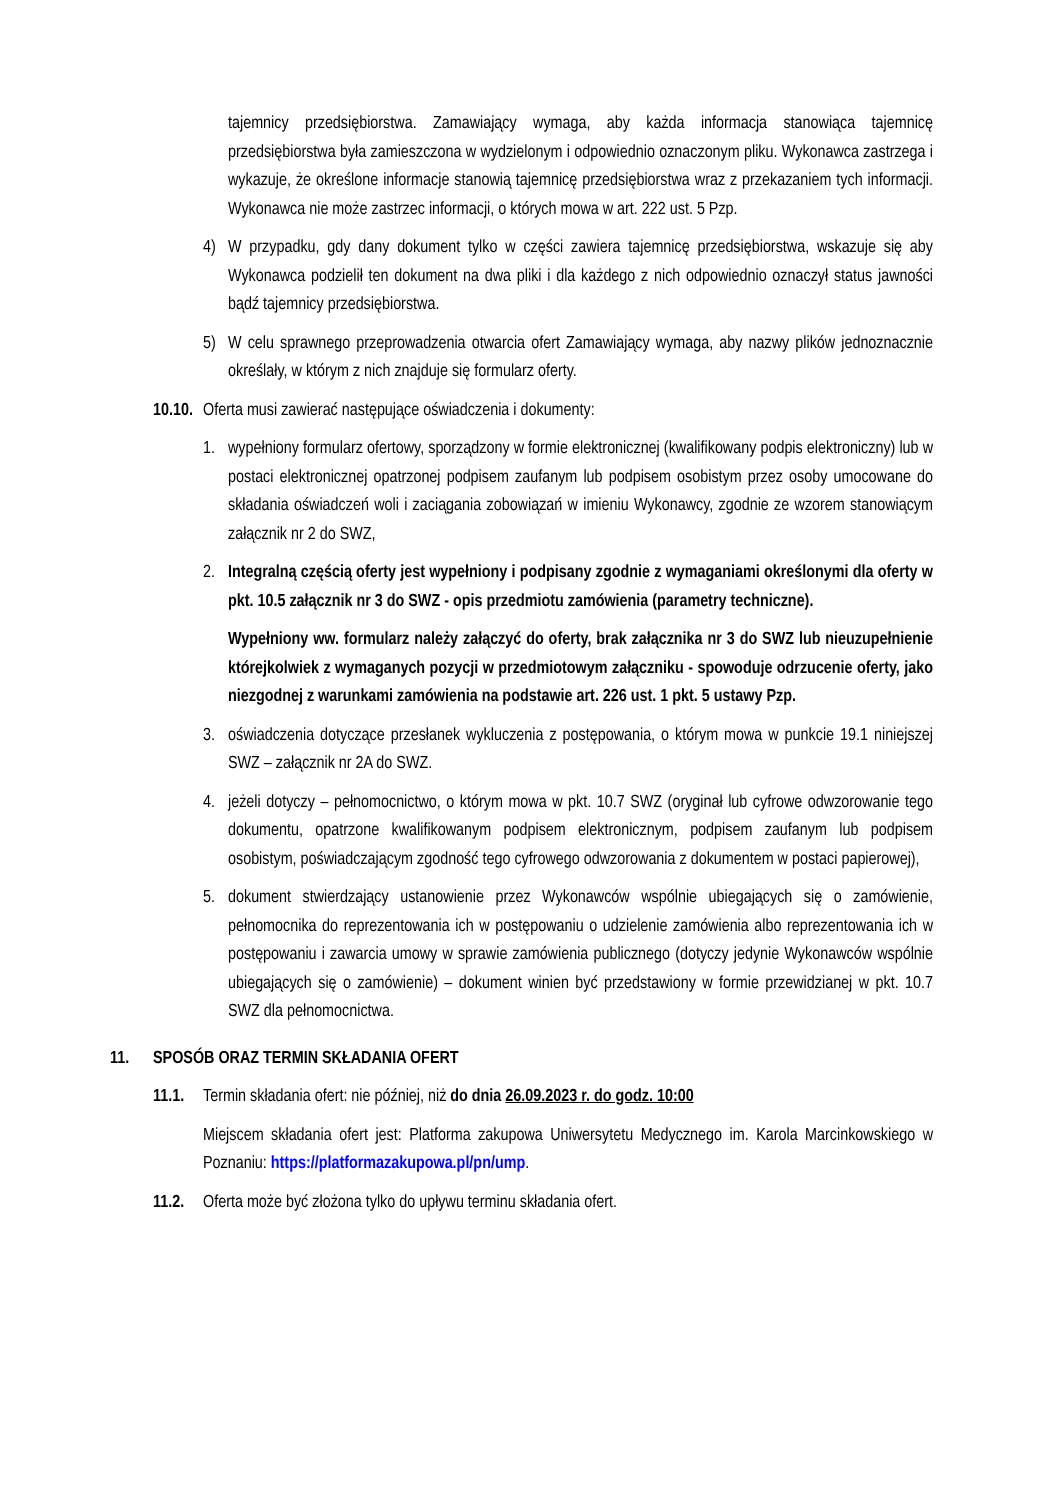tajemnicy przedsiębiorstwa. Zamawiający wymaga, aby każda informacja stanowiąca tajemnicę przedsiębiorstwa była zamieszczona w wydzielonym i odpowiednio oznaczonym pliku. Wykonawca zastrzega i wykazuje, że określone informacje stanowią tajemnicę przedsiębiorstwa wraz z przekazaniem tych informacji. Wykonawca nie może zastrzec informacji, o których mowa w art. 222 ust. 5 Pzp.
4) W przypadku, gdy dany dokument tylko w części zawiera tajemnicę przedsiębiorstwa, wskazuje się aby Wykonawca podzielił ten dokument na dwa pliki i dla każdego z nich odpowiednio oznaczył status jawności bądź tajemnicy przedsiębiorstwa.
5) W celu sprawnego przeprowadzenia otwarcia ofert Zamawiający wymaga, aby nazwy plików jednoznacznie określały, w którym z nich znajduje się formularz oferty.
10.10. Oferta musi zawierać następujące oświadczenia i dokumenty:
1. wypełniony formularz ofertowy, sporządzony w formie elektronicznej (kwalifikowany podpis elektroniczny) lub w postaci elektronicznej opatrzonej podpisem zaufanym lub podpisem osobistym przez osoby umocowane do składania oświadczeń woli i zaciągania zobowiązań w imieniu Wykonawcy, zgodnie ze wzorem stanowiącym załącznik nr 2 do SWZ,
2. Integralną częścią oferty jest wypełniony i podpisany zgodnie z wymaganiami określonymi dla oferty w pkt. 10.5 załącznik nr 3 do SWZ - opis przedmiotu zamówienia (parametry techniczne).
Wypełniony ww. formularz należy załączyć do oferty, brak załącznika nr 3 do SWZ lub nieuzupełnienie którejkolwiek z wymaganych pozycji w przedmiotowym załączniku - spowoduje odrzucenie oferty, jako niezgodnej z warunkami zamówienia na podstawie art. 226 ust. 1 pkt. 5 ustawy Pzp.
3. oświadczenia dotyczące przesłanek wykluczenia z postępowania, o którym mowa w punkcie 19.1 niniejszej SWZ – załącznik nr 2A do SWZ.
4. jeżeli dotyczy – pełnomocnictwo, o którym mowa w pkt. 10.7 SWZ (oryginał lub cyfrowe odwzorowanie tego dokumentu, opatrzone kwalifikowanym podpisem elektronicznym, podpisem zaufanym lub podpisem osobistym, poświadczającym zgodność tego cyfrowego odwzorowania z dokumentem w postaci papierowej),
5. dokument stwierdzający ustanowienie przez Wykonawców wspólnie ubiegających się o zamówienie, pełnomocnika do reprezentowania ich w postępowaniu o udzielenie zamówienia albo reprezentowania ich w postępowaniu i zawarcia umowy w sprawie zamówienia publicznego (dotyczy jedynie Wykonawców wspólnie ubiegających się o zamówienie) – dokument winien być przedstawiony w formie przewidzianej w pkt. 10.7 SWZ dla pełnomocnictwa.
11. SPOSÓB ORAZ TERMIN SKŁADANIA OFERT
11.1. Termin składania ofert: nie później, niż do dnia 26.09.2023 r. do godz. 10:00
Miejscem składania ofert jest: Platforma zakupowa Uniwersytetu Medycznego im. Karola Marcinkowskiego w Poznaniu: https://platformazakupowa.pl/pn/ump.
11.2. Oferta może być złożona tylko do upływu terminu składania ofert.